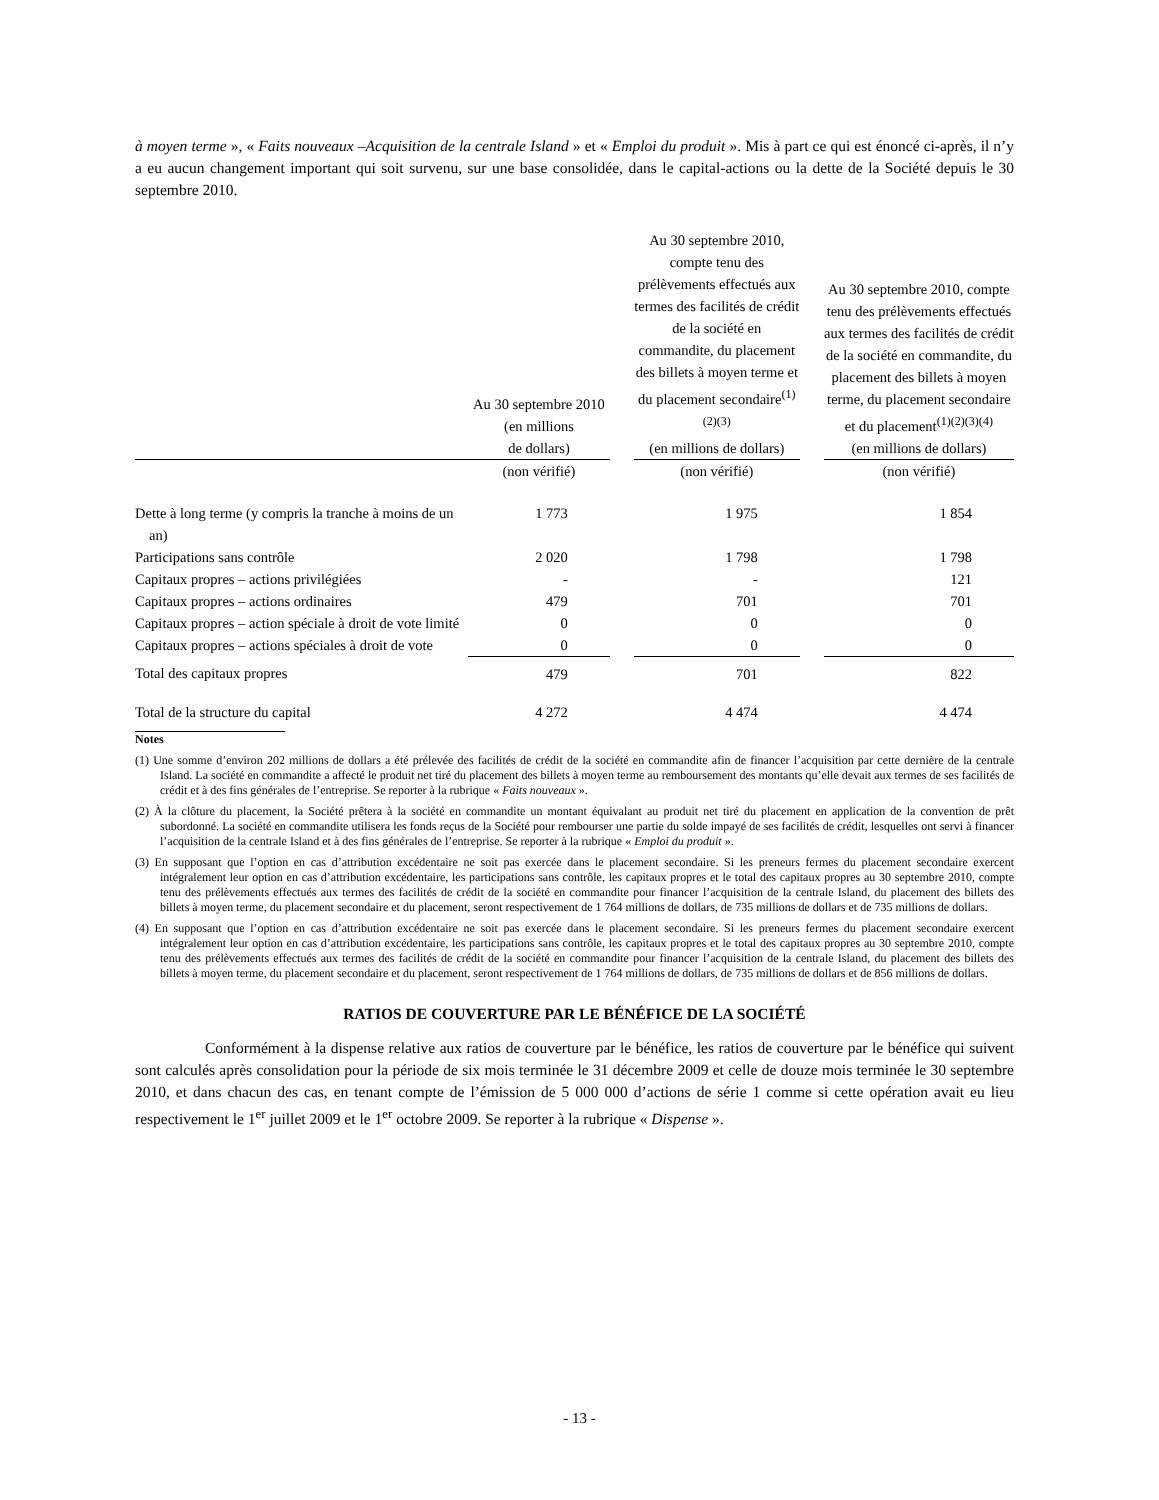à moyen terme », « Faits nouveaux –Acquisition de la centrale Island » et « Emploi du produit ». Mis à part ce qui est énoncé ci-après, il n’y a eu aucun changement important qui soit survenu, sur une base consolidée, dans le capital-actions ou la dette de la Société depuis le 30 septembre 2010.
| | Au 30 septembre 2010 (en millions de dollars) | | Au 30 septembre 2010, compte tenu des prélèvements effectués aux termes des facilités de crédit de la société en commandite, du placement des billets à moyen terme et du placement secondaire<sup>(1)(2)(3)</sup> (en millions de dollars) | | Au 30 septembre 2010, compte tenu des prélèvements effectués aux termes des facilités de crédit de la société en commandite, du placement des billets à moyen terme, du placement secondaire et du placement<sup>(1)(2)(3)(4)</sup> (en millions de dollars) |
| --- | --- | --- | --- | --- | --- |
| | (non vérifié) | | (non vérifié) | | (non vérifié) |
| Dette à long terme (y compris la tranche à moins de un an) | 1 773 | | 1 975 | | 1 854 |
| Participations sans contrôle | 2 020 | | 1 798 | | 1 798 |
| Capitaux propres – actions privilégiées | - | | - | | 121 |
| Capitaux propres – actions ordinaires | 479 | | 701 | | 701 |
| Capitaux propres – action spéciale à droit de vote limité | 0 | | 0 | | 0 |
| Capitaux propres – actions spéciales à droit de vote | 0 | | 0 | | 0 |
| Total des capitaux propres | 479 | | 701 | | 822 |
| Total de la structure du capital | 4 272 | | 4 474 | | 4 474 |
Notes
(1) Une somme d’environ 202 millions de dollars a été prélevée des facilités de crédit de la société en commandite afin de financer l’acquisition par cette dernière de la centrale Island. La société en commandite a affecté le produit net tiré du placement des billets à moyen terme au remboursement des montants qu’elle devait aux termes de ses facilités de crédit et à des fins générales de l’entreprise. Se reporter à la rubrique « Faits nouveaux ».
(2) À la clôture du placement, la Société prêtera à la société en commandite un montant équivalant au produit net tiré du placement en application de la convention de prêt subordonné. La société en commandite utilisera les fonds reçus de la Société pour rembourser une partie du solde impayé de ses facilités de crédit, lesquelles ont servi à financer l’acquisition de la centrale Island et à des fins générales de l’entreprise. Se reporter à la rubrique « Emploi du produit ».
(3) En supposant que l’option en cas d’attribution excédentaire ne soit pas exercée dans le placement secondaire. Si les preneurs fermes du placement secondaire exercent intégralement leur option en cas d’attribution excédentaire, les participations sans contrôle, les capitaux propres et le total des capitaux propres au 30 septembre 2010, compte tenu des prélèvements effectués aux termes des facilités de crédit de la société en commandite pour financer l’acquisition de la centrale Island, du placement des billets des billets à moyen terme, du placement secondaire et du placement, seront respectivement de 1 764 millions de dollars, de 735 millions de dollars et de 735 millions de dollars.
(4) En supposant que l’option en cas d’attribution excédentaire ne soit pas exercée dans le placement secondaire. Si les preneurs fermes du placement secondaire exercent intégralement leur option en cas d’attribution excédentaire, les participations sans contrôle, les capitaux propres et le total des capitaux propres au 30 septembre 2010, compte tenu des prélèvements effectués aux termes des facilités de crédit de la société en commandite pour financer l’acquisition de la centrale Island, du placement des billets des billets à moyen terme, du placement secondaire et du placement, seront respectivement de 1 764 millions de dollars, de 735 millions de dollars et de 856 millions de dollars.
RATIOS DE COUVERTURE PAR LE BÉNÉFICE DE LA SOCIÉTÉ
Conformément à la dispense relative aux ratios de couverture par le bénéfice, les ratios de couverture par le bénéfice qui suivent sont calculés après consolidation pour la période de six mois terminée le 31 décembre 2009 et celle de douze mois terminée le 30 septembre 2010, et dans chacun des cas, en tenant compte de l’émission de 5 000 000 d’actions de série 1 comme si cette opération avait eu lieu respectivement le 1<sup>er</sup> juillet 2009 et le 1<sup>er</sup> octobre 2009. Se reporter à la rubrique « Dispense ».
- 13 -